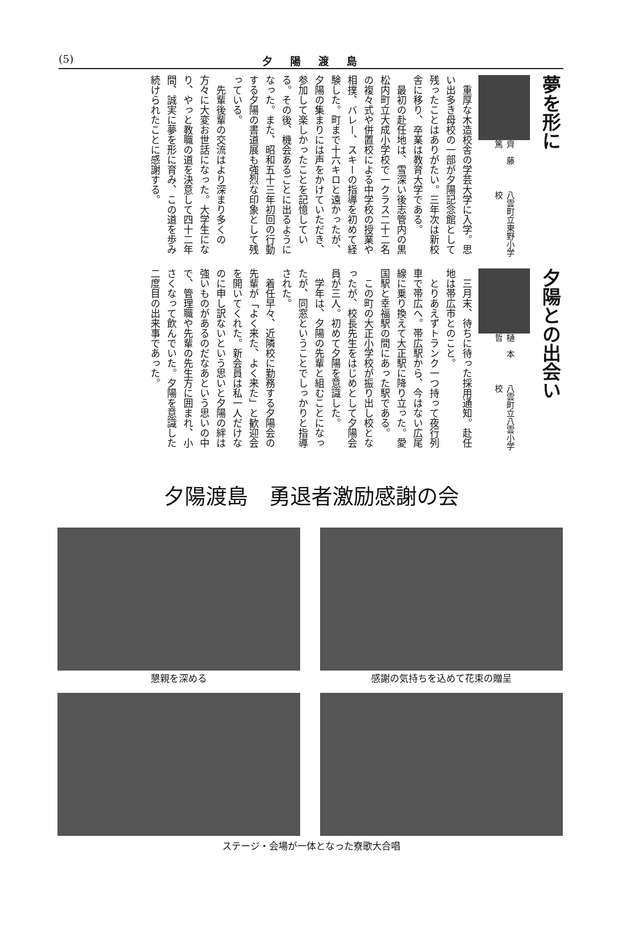(5)
夕陽渡島
夢を形に
八雲町立東野小学校 齊　藤　　篤
　重厚な木造校舎の学芸大学に入学。思い出多き母校の一部が夕陽記念館として残ったことはありがたい。三年次は新校舎に移り、卒業は教育大学である。
　最初の赴任地は、雪深い後志管内の黒松内町立大成小学校で一クラス二十二名の複々式や併置校による中学校の授業や相撲、バレー、スキーの指導を初めて経験した。町まで十六キロと遠かったが、夕陽の集まりには声をかけていただき、参加して楽しかったことを記憶している。その後、機会あるごとに出るようになった。また、昭和五十三年初回の行動する夕陽の書道展も強烈な印象として残っている。
　先輩後輩の交流はより深まり多くの方々に大変お世話になった。大学生になり、やっと教職の道を決意して四十二年間、誠実に夢を形に育み、この道を歩み続けられたことに感謝する。
夕陽との出会い
八雲町立八雲小学校 樋　本　　哲
　三月末、待ちに待った採用通知。赴任地は帯広市とのこと。
　とりあえずトランク一つ持って夜行列車で帯広へ。帯広駅から、今はない広尾線に乗り換えて大正駅に降り立った。愛国駅と幸福駅の間にあった駅である。
　この町の大正小学校が振り出し校となったが、校長先生をはじめとして夕陽会員が三人。初めて夕陽を意識した。
　学年は、夕陽の先輩と組むことになったが、同窓ということでしっかりと指導された。
　着任早々、近隣校に勤務する夕陽会の先輩が「よく来た、よく来た」と歓迎会を開いてくれた。新会員は私一人だけなのに申し訳ないという思いと夕陽の絆は強いものがあるのだなあという思いの中で、管理職や先輩の先生方に囲まれ、小さくなって飲んでいた。夕陽を意識した二度目の出来事であった。
夕陽渡島　勇退者激励感謝の会
懇親を深める
感謝の気持ちを込めて花束の贈呈
ステージ・会場が一体となった寮歌大合唱